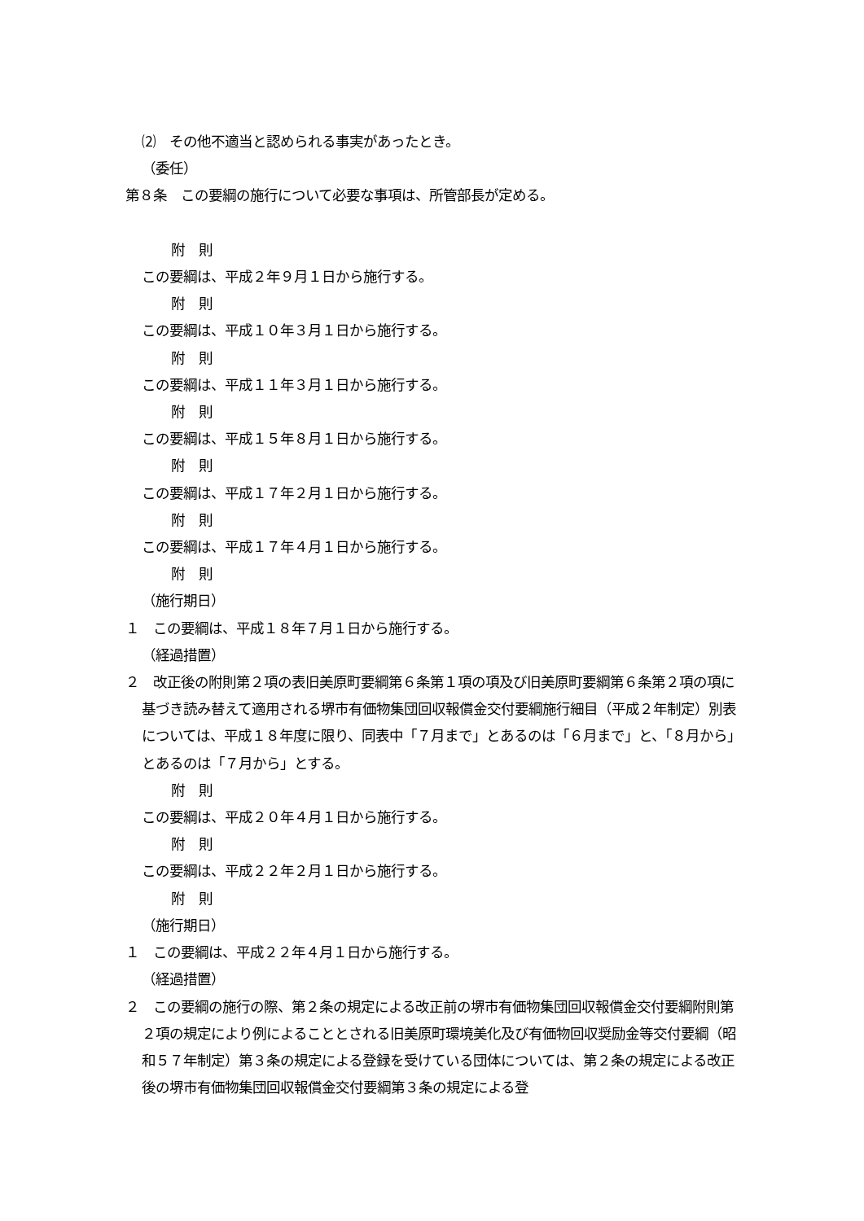⑵　その他不適当と認められる事実があったとき。
（委任）
第８条　この要綱の施行について必要な事項は、所管部長が定める。
附　則
この要綱は、平成２年９月１日から施行する。
附　則
この要綱は、平成１０年３月１日から施行する。
附　則
この要綱は、平成１１年３月１日から施行する。
附　則
この要綱は、平成１５年８月１日から施行する。
附　則
この要綱は、平成１７年２月１日から施行する。
附　則
この要綱は、平成１７年４月１日から施行する。
附　則
（施行期日）
１　この要綱は、平成１８年７月１日から施行する。
（経過措置）
２　改正後の附則第２項の表旧美原町要綱第６条第１項の項及び旧美原町要綱第６条第２項の項に基づき読み替えて適用される堺市有価物集団回収報償金交付要綱施行細目（平成２年制定）別表については、平成１８年度に限り、同表中「７月まで」とあるのは「６月まで」と、「８月から」とあるのは「７月から」とする。
附　則
この要綱は、平成２０年４月１日から施行する。
附　則
この要綱は、平成２２年２月１日から施行する。
附　則
（施行期日）
１　この要綱は、平成２２年４月１日から施行する。
（経過措置）
２　この要綱の施行の際、第２条の規定による改正前の堺市有価物集団回収報償金交付要綱附則第２項の規定により例によることとされる旧美原町環境美化及び有価物回収奨励金等交付要綱（昭和５７年制定）第３条の規定による登録を受けている団体については、第２条の規定による改正後の堺市有価物集団回収報償金交付要綱第３条の規定による登